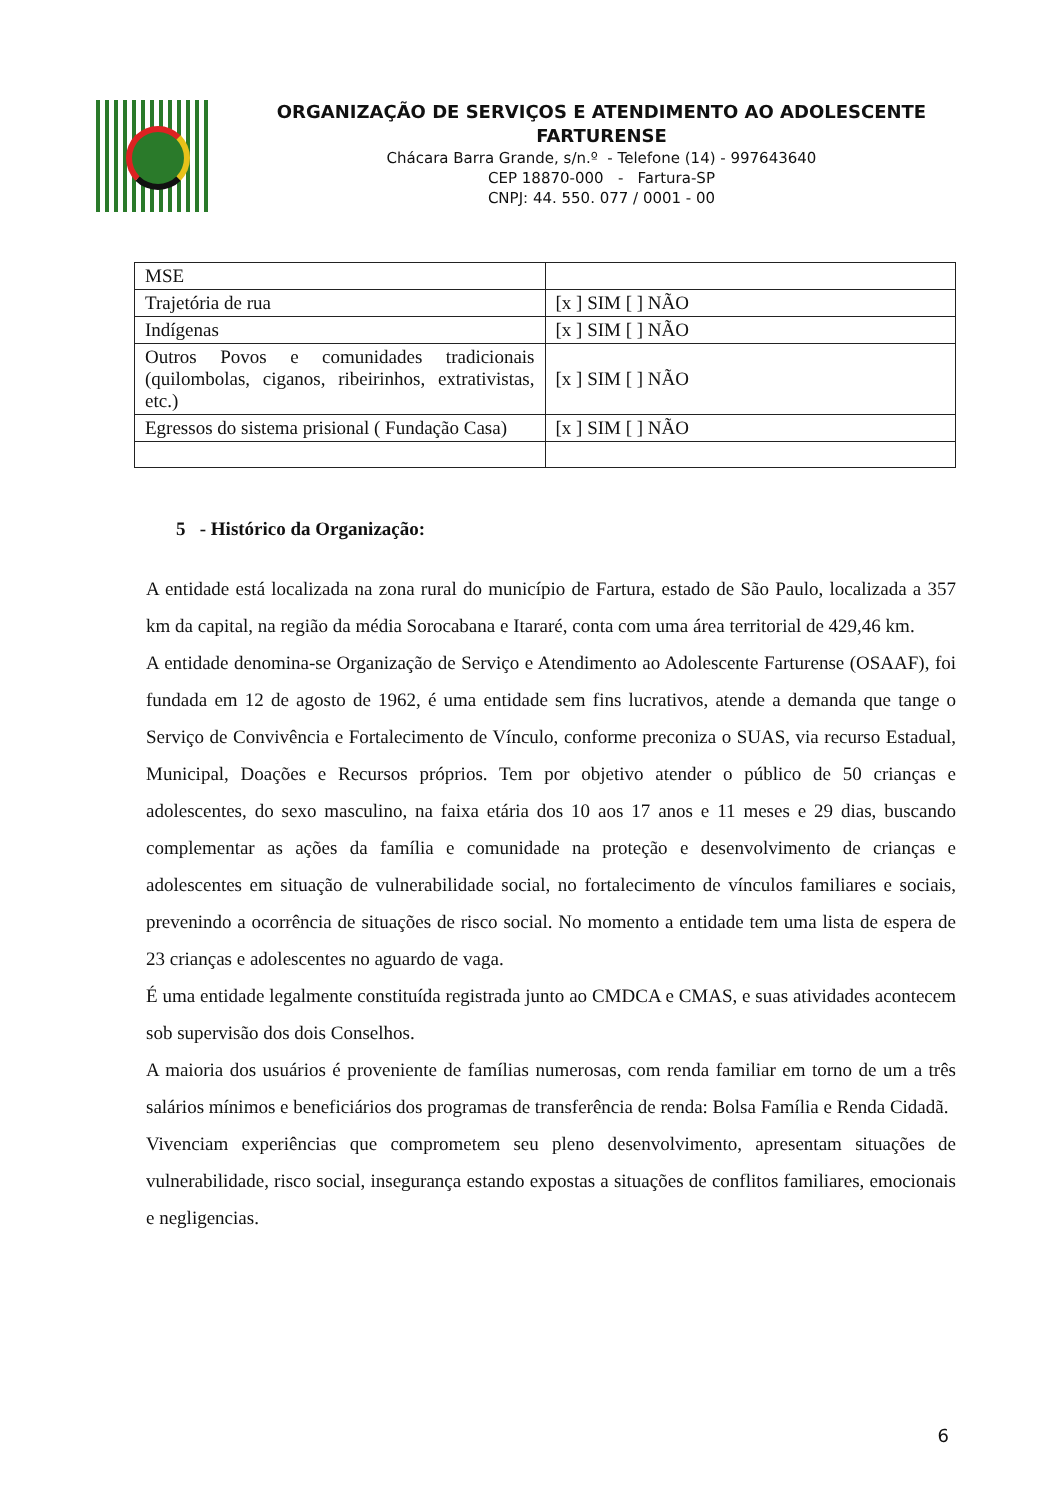ORGANIZAÇÃO DE SERVIÇOS E ATENDIMENTO AO ADOLESCENTE FARTURENSE
Chácara Barra Grande, s/n.º - Telefone (14) - 997643640
CEP 18870-000 - Fartura-SP
CNPJ: 44. 550. 077 / 0001 - 00
| MSE | |
| Trajetória de rua | [x ] SIM [ ] NÃO |
| Indígenas | [x ] SIM [ ] NÃO |
| Outros Povos e comunidades tradicionais (quilombolas, ciganos, ribeirinhos, extrativistas, etc.) | [x ] SIM [ ] NÃO |
| Egressos do sistema prisional ( Fundação Casa) | [x ] SIM [ ] NÃO |
5 - Histórico da Organização:
A entidade está localizada na zona rural do município de Fartura, estado de São Paulo, localizada a 357 km da capital, na região da média Sorocabana e Itararé, conta com uma área territorial de 429,46 km.
A entidade denomina-se Organização de Serviço e Atendimento ao Adolescente Farturense (OSAAF), foi fundada em 12 de agosto de 1962, é uma entidade sem fins lucrativos, atende a demanda que tange o Serviço de Convivência e Fortalecimento de Vínculo, conforme preconiza o SUAS, via recurso Estadual, Municipal, Doações e Recursos próprios. Tem por objetivo atender o público de 50 crianças e adolescentes, do sexo masculino, na faixa etária dos 10 aos 17 anos e 11 meses e 29 dias, buscando complementar as ações da família e comunidade na proteção e desenvolvimento de crianças e adolescentes em situação de vulnerabilidade social, no fortalecimento de vínculos familiares e sociais, prevenindo a ocorrência de situações de risco social. No momento a entidade tem uma lista de espera de 23 crianças e adolescentes no aguardo de vaga.
É uma entidade legalmente constituída registrada junto ao CMDCA e CMAS, e suas atividades acontecem sob supervisão dos dois Conselhos.
A maioria dos usuários é proveniente de famílias numerosas, com renda familiar em torno de um a três salários mínimos e beneficiários dos programas de transferência de renda: Bolsa Família e Renda Cidadã.
Vivenciam experiências que comprometem seu pleno desenvolvimento, apresentam situações de vulnerabilidade, risco social, insegurança estando expostas a situações de conflitos familiares, emocionais e negligencias.
6